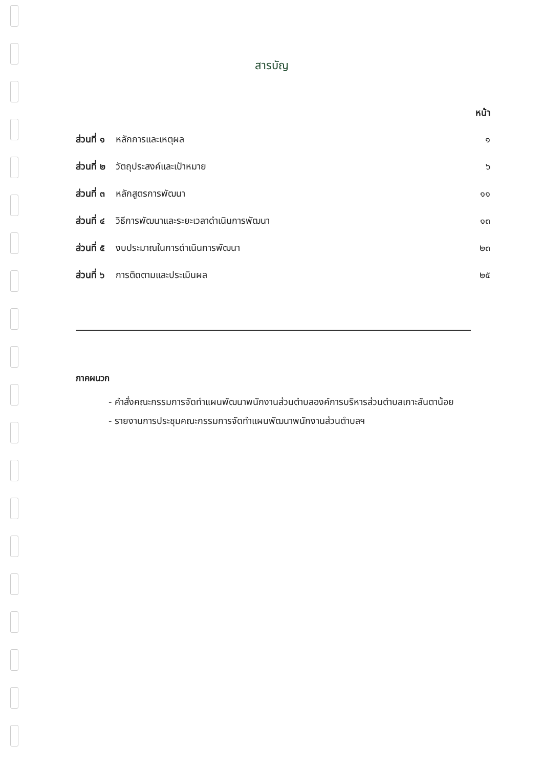สารบัญ
หน้า
| ส่วนที่ ๑ | หลักการและเหตุผล | ๑ |
| ส่วนที่ ๒ | วัตถุประสงค์และเป้าหมาย | ๖ |
| ส่วนที่ ๓ | หลักสูตรการพัฒนา | ๑๑ |
| ส่วนที่ ๔ | วิธีการพัฒนาและระยะเวลาดำเนินการพัฒนา | ๑๓ |
| ส่วนที่ ๕ | งบประมาณในการดำเนินการพัฒนา | ๒๓ |
| ส่วนที่ ๖ | การติดตามและประเมินผล | ๒๕ |
ภาคผนวก
- คำสั่งคณะกรรมการจัดทำแผนพัฒนาพนักงานส่วนตำบลองค์การบริหารส่วนตำบลเกาะลันตาน้อย
- รายงานการประชุมคณะกรรมการจัดทำแผนพัฒนาพนักงานส่วนตำบลฯ